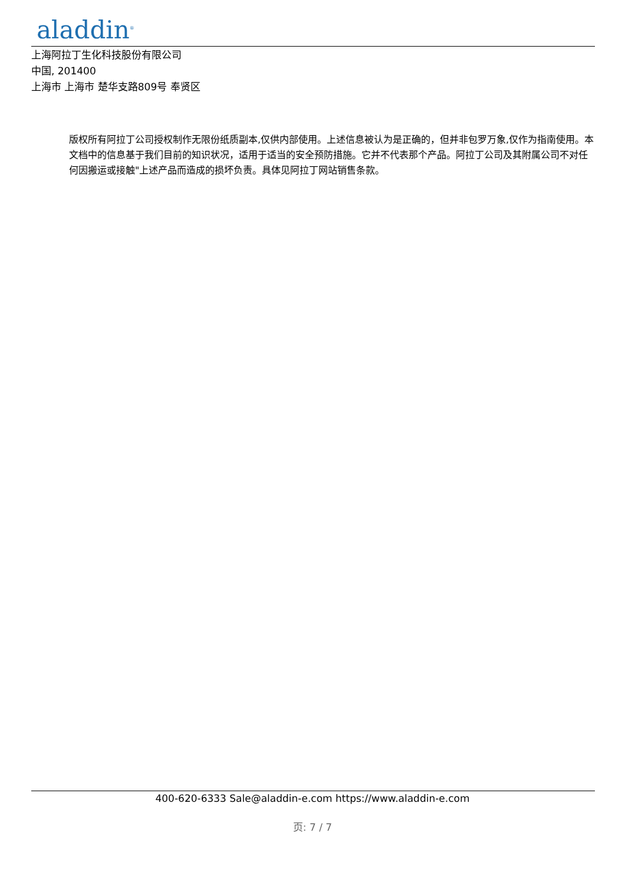aladdin<sup>®</sup>
上海阿拉丁生化科技股份有限公司
中国, 201400
上海市 上海市 楚华支路809号 奉贤区
版权所有阿拉丁公司授权制作无限份纸质副本,仅供内部使用。上述信息被认为是正确的，但并非包罗万象,仅作为指南使用。本文档中的信息基于我们目前的知识状况，适用于适当的安全预防措施。它并不代表那个产品。阿拉丁公司及其附属公司不对任何因搬运或接触"上述产品而造成的损坏负责。具体见阿拉丁网站销售条款。
400-620-6333 Sale@aladdin-e.com https://www.aladdin-e.com
页: 7 / 7